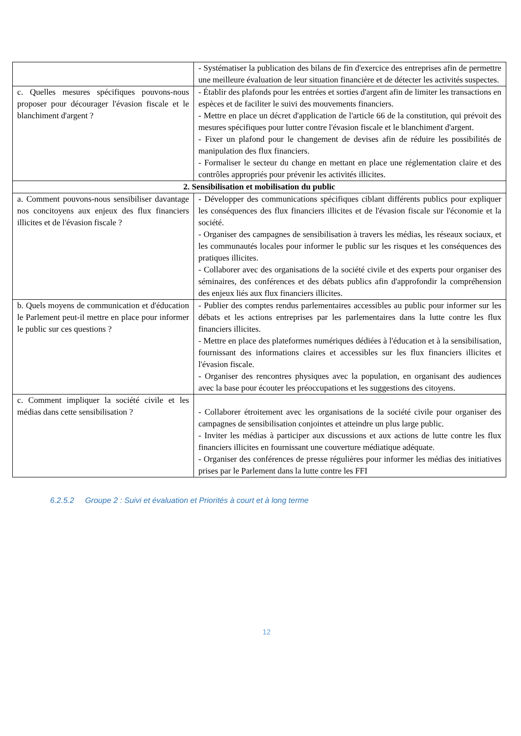| | - Systématiser la publication des bilans de fin d'exercice des entreprises afin de permettre une meilleure évaluation de leur situation financière et de détecter les activités suspectes. |
| c. Quelles mesures spécifiques pouvons-nous proposer pour décourager l'évasion fiscale et le blanchiment d'argent ? | - Établir des plafonds pour les entrées et sorties d'argent afin de limiter les transactions en espèces et de faciliter le suivi des mouvements financiers. - Mettre en place un décret d'application de l'article 66 de la constitution, qui prévoit des mesures spécifiques pour lutter contre l'évasion fiscale et le blanchiment d'argent. - Fixer un plafond pour le changement de devises afin de réduire les possibilités de manipulation des flux financiers. - Formaliser le secteur du change en mettant en place une réglementation claire et des contrôles appropriés pour prévenir les activités illicites. |
| 2. Sensibilisation et mobilisation du public | |
| a. Comment pouvons-nous sensibiliser davantage nos concitoyens aux enjeux des flux financiers illicites et de l'évasion fiscale ? | - Développer des communications spécifiques ciblant différents publics pour expliquer les conséquences des flux financiers illicites et de l'évasion fiscale sur l'économie et la société. - Organiser des campagnes de sensibilisation à travers les médias, les réseaux sociaux, et les communautés locales pour informer le public sur les risques et les conséquences des pratiques illicites. - Collaborer avec des organisations de la société civile et des experts pour organiser des séminaires, des conférences et des débats publics afin d'approfondir la compréhension des enjeux liés aux flux financiers illicites. |
| b. Quels moyens de communication et d'éducation le Parlement peut-il mettre en place pour informer le public sur ces questions ? | - Publier des comptes rendus parlementaires accessibles au public pour informer sur les débats et les actions entreprises par les parlementaires dans la lutte contre les flux financiers illicites. - Mettre en place des plateformes numériques dédiées à l'éducation et à la sensibilisation, fournissant des informations claires et accessibles sur les flux financiers illicites et l'évasion fiscale. - Organiser des rencontres physiques avec la population, en organisant des audiences avec la base pour écouter les préoccupations et les suggestions des citoyens. |
| c. Comment impliquer la société civile et les médias dans cette sensibilisation ? | - Collaborer étroitement avec les organisations de la société civile pour organiser des campagnes de sensibilisation conjointes et atteindre un plus large public. - Inviter les médias à participer aux discussions et aux actions de lutte contre les flux financiers illicites en fournissant une couverture médiatique adéquate. - Organiser des conférences de presse régulières pour informer les médias des initiatives prises par le Parlement dans la lutte contre les FFI |
6.2.5.2 Groupe 2 : Suivi et évaluation et Priorités à court et à long terme
12